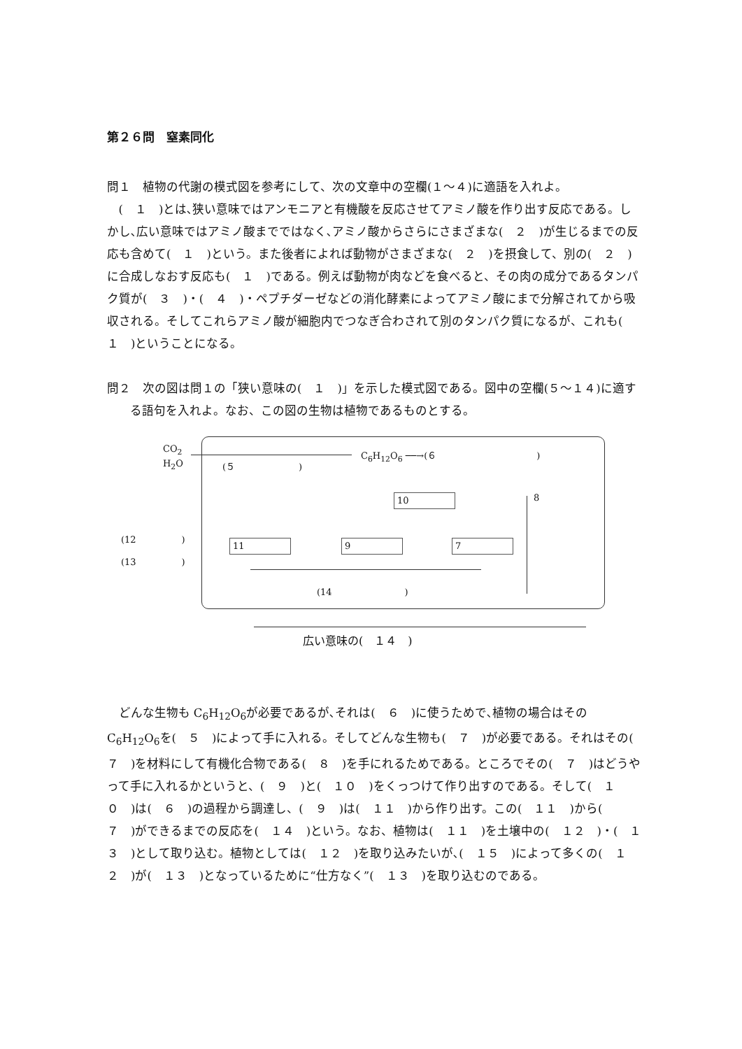第２６問　窒素同化
問１　植物の代謝の模式図を参考にして、次の文章中の空欄(１～４)に適語を入れよ。
(　１　)とは､狭い意味ではアンモニアと有機酸を反応させてアミノ酸を作り出す反応である。しかし､広い意味ではアミノ酸までではなく､アミノ酸からさらにさまざまな(　２　)が生じるまでの反応も含めて(　１　)という。また後者によれば動物がさまざまな(　２　)を摂食して、別の(　２　)に合成しなおす反応も(　１　)である。例えば動物が肉などを食べると、その肉の成分であるタンパク質が(　３　)・(　４　)・ペプチダーゼなどの消化酵素によってアミノ酸にまで分解されてから吸収される。そしてこれらアミノ酸が細胞内でつなぎ合わされて別のタンパク質になるが、これも(　１　)ということになる。
問２　次の図は問１の「狭い意味の(　１　)」を示した模式図である。図中の空欄(５～１４)に適する語句を入れよ。なお、この図の生物は植物であるものとする。
CO<sub>2</sub>
H<sub>2</sub>O
(５　　　　　　　)
C<sub>6</sub>H<sub>12</sub>O<sub>6</sub> ──→(６　　　　　　　　　　　)
10 8
(12　　　　　)
(13　　　　　)
11 9 7
(14　　　　　　　　)
広い意味の(　１４　)
どんな生物も C<sub>6</sub>H<sub>12</sub>O<sub>6</sub>が必要であるが､それは(　６　)に使うためで､植物の場合はその C<sub>6</sub>H<sub>12</sub>O<sub>6</sub>を(　５　)によって手に入れる。そしてどんな生物も(　７　)が必要である。それはその(　７　)を材料にして有機化合物である(　８　)を手にれるためである。ところでその(　７　)はどうやって手に入れるかというと、(　９　)と(　１０　)をくっつけて作り出すのである。そして(　１０　)は(　６　)の過程から調達し、(　９　)は(　１１　)から作り出す。この(　１１　)から(　７　)ができるまでの反応を(　１４　)という。なお、植物は(　１１　)を土壌中の(　１２　)・(　１３　)として取り込む。植物としては(　１２　)を取り込みたいが､(　１５　)によって多くの(　１２　)が(　１３　)となっているために“仕方なく”(　１３　)を取り込むのである。